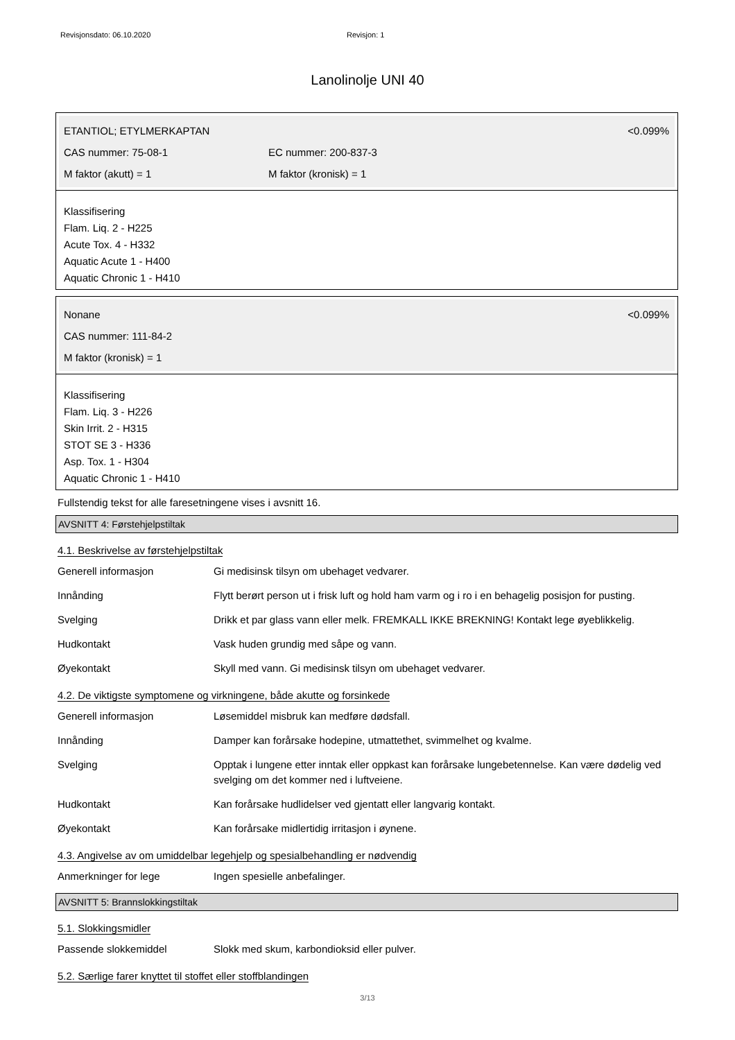Revisjonsdato: 06.10.2020 Revisjon: 1
Lanolinolje UNI 40
ETANTIOL; ETYLMERKAPTAN <0.099%
CAS nummer: 75-08-1 EC nummer: 200-837-3
M faktor (akutt) = 1 M faktor (kronisk) = 1
Klassifisering
Flam. Liq. 2 - H225
Acute Tox. 4 - H332
Aquatic Acute 1 - H400
Aquatic Chronic 1 - H410
Nonane <0.099%
CAS nummer: 111-84-2
M faktor (kronisk) = 1
Klassifisering
Flam. Liq. 3 - H226
Skin Irrit. 2 - H315
STOT SE 3 - H336
Asp. Tox. 1 - H304
Aquatic Chronic 1 - H410
Fullstendig tekst for alle faresetningene vises i avsnitt 16.
AVSNITT 4: Førstehjelpstiltak
4.1. Beskrivelse av førstehjelpstiltak
Generell informasjon Gi medisinsk tilsyn om ubehaget vedvarer.
Innånding Flytt berørt person ut i frisk luft og hold ham varm og i ro i en behagelig posisjon for pusting.
Svelging Drikk et par glass vann eller melk. FREMKALL IKKE BREKNING! Kontakt lege øyeblikkelig.
Hudkontakt Vask huden grundig med såpe og vann.
Øyekontakt Skyll med vann. Gi medisinsk tilsyn om ubehaget vedvarer.
4.2. De viktigste symptomene og virkningene, både akutte og forsinkede
Generell informasjon Løsemiddel misbruk kan medføre dødsfall.
Innånding Damper kan forårsake hodepine, utmattethet, svimmelhet og kvalme.
Svelging Opptak i lungene etter inntak eller oppkast kan forårsake lungebetennelse. Kan være dødelig ved svelging om det kommer ned i luftveiene.
Hudkontakt Kan forårsake hudlidelser ved gjentatt eller langvarig kontakt.
Øyekontakt Kan forårsake midlertidig irritasjon i øynene.
4.3. Angivelse av om umiddelbar legehjelp og spesialbehandling er nødvendig
Anmerkninger for lege Ingen spesielle anbefalinger.
AVSNITT 5: Brannslokkingstiltak
5.1. Slokkingsmidler
Passende slokkemiddel Slokk med skum, karbondioksid eller pulver.
5.2. Særlige farer knyttet til stoffet eller stoffblandingen
3/13